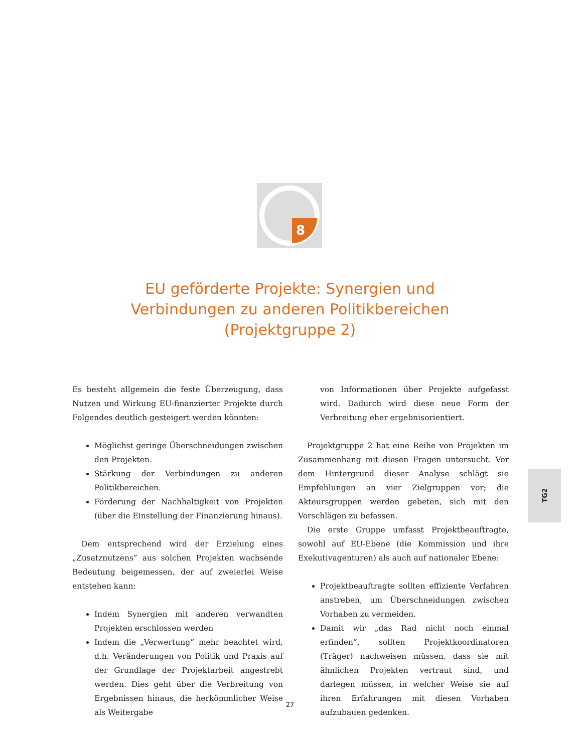8
EU geförderte Projekte: Synergien und
Verbindungen zu anderen Politikbereichen
(Projektgruppe 2)
Es besteht allgemein die feste Überzeugung, dass Nutzen und Wirkung EU-finanzierter Projekte durch Folgendes deutlich gesteigert werden könnten:
Möglichst geringe Überschneidungen zwischen den Projekten.
Stärkung der Verbindungen zu anderen Politikbereichen.
Förderung der Nachhaltigkeit von Projekten (über die Einstellung der Finanzierung hinaus).
Dem entsprechend wird der Erzielung eines „Zusatznutzens” aus solchen Projekten wachsende Bedeutung beigemessen, der auf zweierlei Weise entstehen kann:
Indem Synergien mit anderen verwandten Projekten erschlossen werden
Indem die „Verwertung” mehr beachtet wird, d.h. Veränderungen von Politik und Praxis auf der Grundlage der Projektarbeit angestrebt werden. Dies geht über die Verbreitung von Ergebnissen hinaus, die herkömmlicher Weise als Weitergabe
von Informationen über Projekte aufgefasst wird. Dadurch wird diese neue Form der Verbreitung eher ergebnisorientiert.
Projektgruppe 2 hat eine Reihe von Projekten im Zusammenhang mit diesen Fragen untersucht. Vor dem Hintergrund dieser Analyse schlägt sie Empfehlungen an vier Zielgruppen vor; die Akteursgruppen werden gebeten, sich mit den Vorschlägen zu befassen.
Die erste Gruppe umfasst Projektbeauftragte, sowohl auf EU-Ebene (die Kommission und ihre Exekutivagenturen) als auch auf nationaler Ebene:
Projektbeauftragte sollten effiziente Verfahren anstreben, um Überschneidungen zwischen Vorhaben zu vermeiden.
Damit wir „das Rad nicht noch einmal erfinden”, sollten Projektkoordinatoren (Träger) nachweisen müssen, dass sie mit ähnlichen Projekten vertraut sind, und darlegen müssen, in welcher Weise sie auf ihren Erfahrungen mit diesen Vorhaben aufzubauen gedenken.
TG2
27